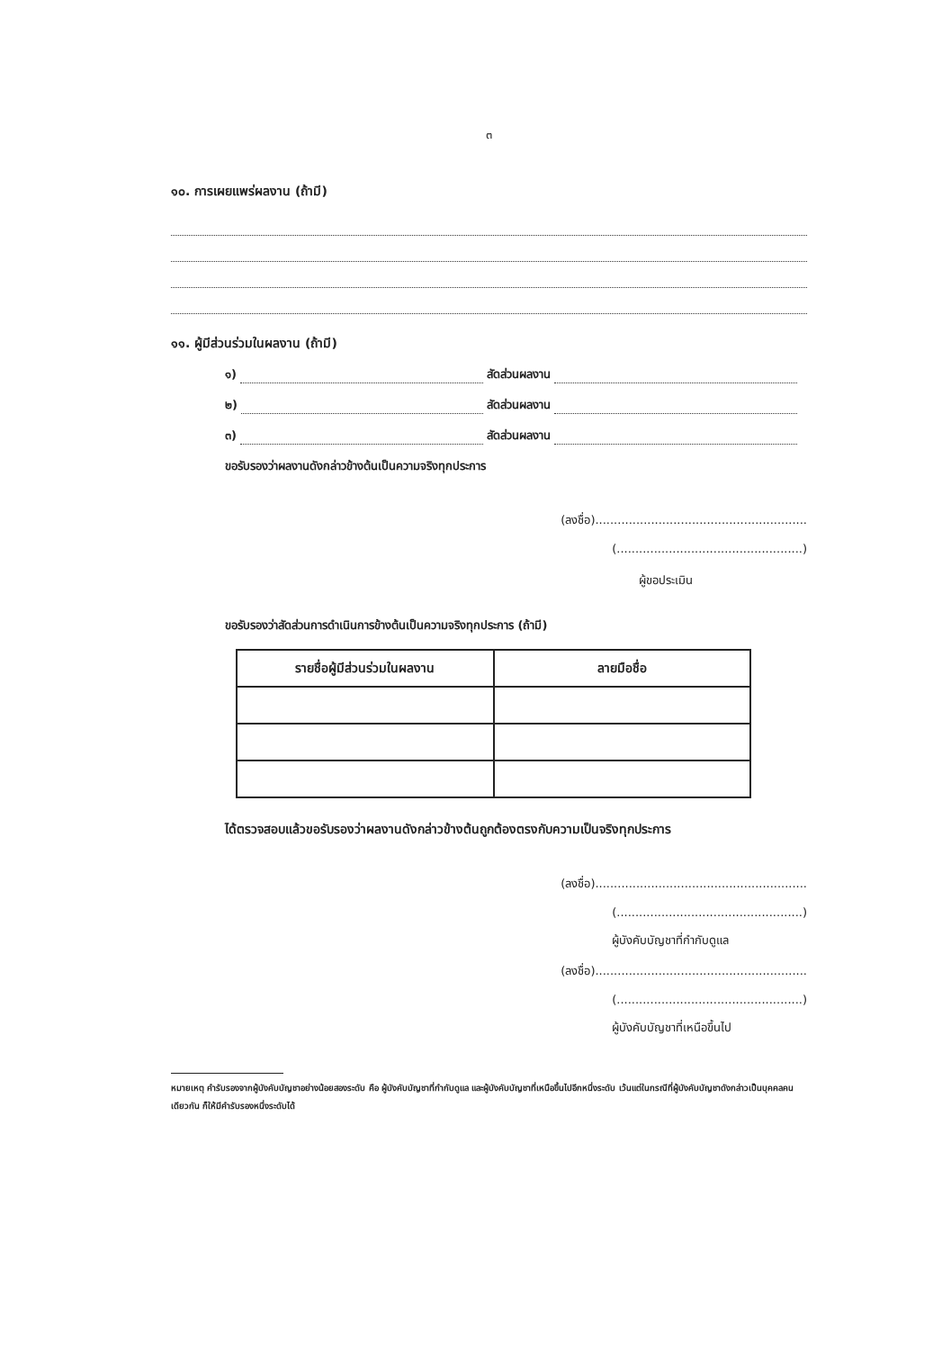๓
๑๐. การเผยแพร่ผลงาน (ถ้ามี)
๑๑. ผู้มีส่วนร่วมในผลงาน (ถ้ามี)
๑) สัดส่วนผลงาน
๒) สัดส่วนผลงาน
๓) สัดส่วนผลงาน
ขอรับรองว่าผลงานดังกล่าวข้างต้นเป็นความจริงทุกประการ
(ลงชื่อ).........................................................
(..................................................)
ผู้ขอประเมิน
ขอรับรองว่าสัดส่วนการดำเนินการข้างต้นเป็นความจริงทุกประการ (ถ้ามี)
| รายชื่อผู้มีส่วนร่วมในผลงาน | ลายมือชื่อ |
| --- | --- |
ได้ตรวจสอบแล้วขอรับรองว่าผลงานดังกล่าวข้างต้นถูกต้องตรงกับความเป็นจริงทุกประการ
(ลงชื่อ).........................................................
(..................................................)
ผู้บังคับบัญชาที่กำกับดูแล
(ลงชื่อ).........................................................
(..................................................)
ผู้บังคับบัญชาที่เหนือขึ้นไป
หมายเหตุ คำรับรองจากผู้บังคับบัญชาอย่างน้อยสองระดับ คือ ผู้บังคับบัญชาที่กำกับดูแล และผู้บังคับบัญชาที่เหนือขึ้นไปอีกหนึ่งระดับ เว้นแต่ในกรณีที่ผู้บังคับบัญชาดังกล่าวเป็นบุคคลคนเดียวกัน ก็ให้มีคำรับรองหนึ่งระดับได้